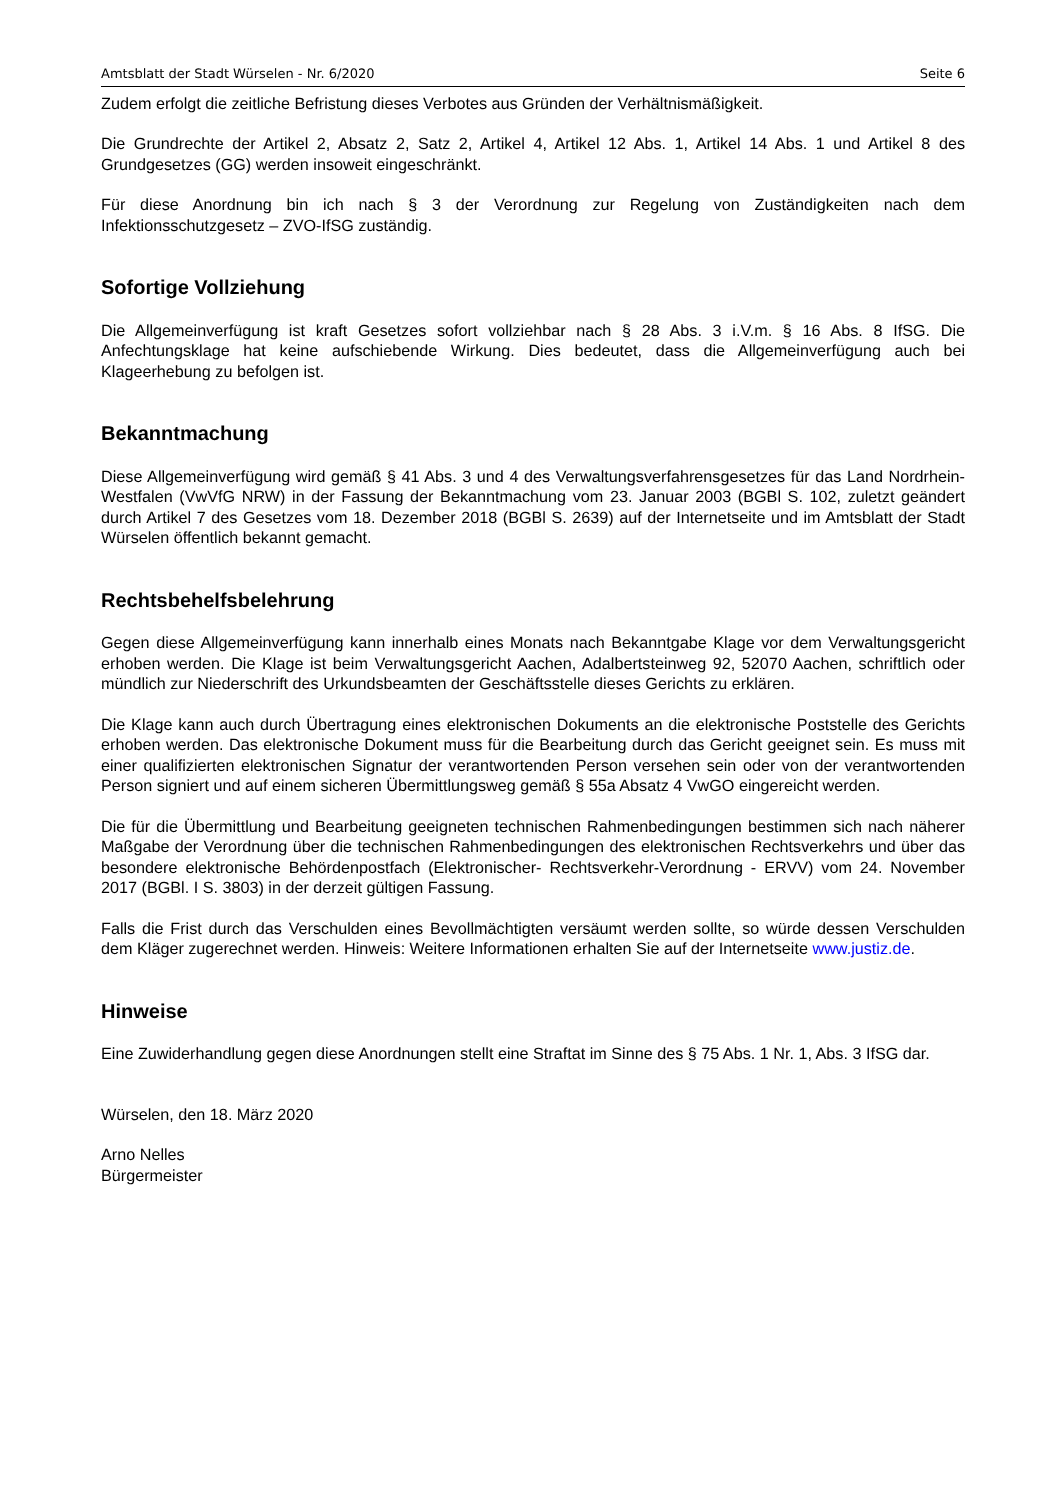Amtsblatt der Stadt Würselen - Nr. 6/2020 Seite 6
Zudem erfolgt die zeitliche Befristung dieses Verbotes aus Gründen der Verhältnismäßigkeit.
Die Grundrechte der Artikel 2, Absatz 2, Satz 2, Artikel 4, Artikel 12 Abs. 1, Artikel 14 Abs. 1 und Artikel 8 des Grundgesetzes (GG) werden insoweit eingeschränkt.
Für diese Anordnung bin ich nach § 3 der Verordnung zur Regelung von Zuständigkeiten nach dem Infektionsschutzgesetz – ZVO-IfSG zuständig.
Sofortige Vollziehung
Die Allgemeinverfügung ist kraft Gesetzes sofort vollziehbar nach § 28 Abs. 3 i.V.m. § 16 Abs. 8 IfSG. Die Anfechtungsklage hat keine aufschiebende Wirkung. Dies bedeutet, dass die Allgemeinverfügung auch bei Klageerhebung zu befolgen ist.
Bekanntmachung
Diese Allgemeinverfügung wird gemäß § 41 Abs. 3 und 4 des Verwaltungsverfahrensgesetzes für das Land Nordrhein-Westfalen (VwVfG NRW) in der Fassung der Bekanntmachung vom 23. Januar 2003 (BGBl S. 102, zuletzt geändert durch Artikel 7 des Gesetzes vom 18. Dezember 2018 (BGBl S. 2639) auf der Internetseite und im Amtsblatt der Stadt Würselen öffentlich bekannt gemacht.
Rechtsbehelfsbelehrung
Gegen diese Allgemeinverfügung kann innerhalb eines Monats nach Bekanntgabe Klage vor dem Verwaltungsgericht erhoben werden. Die Klage ist beim Verwaltungsgericht Aachen, Adalbertsteinweg 92, 52070 Aachen, schriftlich oder mündlich zur Niederschrift des Urkundsbeamten der Geschäftsstelle dieses Gerichts zu erklären.
Die Klage kann auch durch Übertragung eines elektronischen Dokuments an die elektronische Poststelle des Gerichts erhoben werden. Das elektronische Dokument muss für die Bearbeitung durch das Gericht geeignet sein. Es muss mit einer qualifizierten elektronischen Signatur der verantwortenden Person versehen sein oder von der verantwortenden Person signiert und auf einem sicheren Übermittlungsweg gemäß § 55a Absatz 4 VwGO eingereicht werden.
Die für die Übermittlung und Bearbeitung geeigneten technischen Rahmenbedingungen bestimmen sich nach näherer Maßgabe der Verordnung über die technischen Rahmenbedingungen des elektronischen Rechtsverkehrs und über das besondere elektronische Behördenpostfach (Elektronischer- Rechtsverkehr-Verordnung - ERVV) vom 24. November 2017 (BGBl. I S. 3803) in der derzeit gültigen Fassung.
Falls die Frist durch das Verschulden eines Bevollmächtigten versäumt werden sollte, so würde dessen Verschulden dem Kläger zugerechnet werden. Hinweis: Weitere Informationen erhalten Sie auf der Internetseite www.justiz.de.
Hinweise
Eine Zuwiderhandlung gegen diese Anordnungen stellt eine Straftat im Sinne des § 75 Abs. 1 Nr. 1, Abs. 3 IfSG dar.
Würselen, den 18. März 2020
Arno Nelles
Bürgermeister